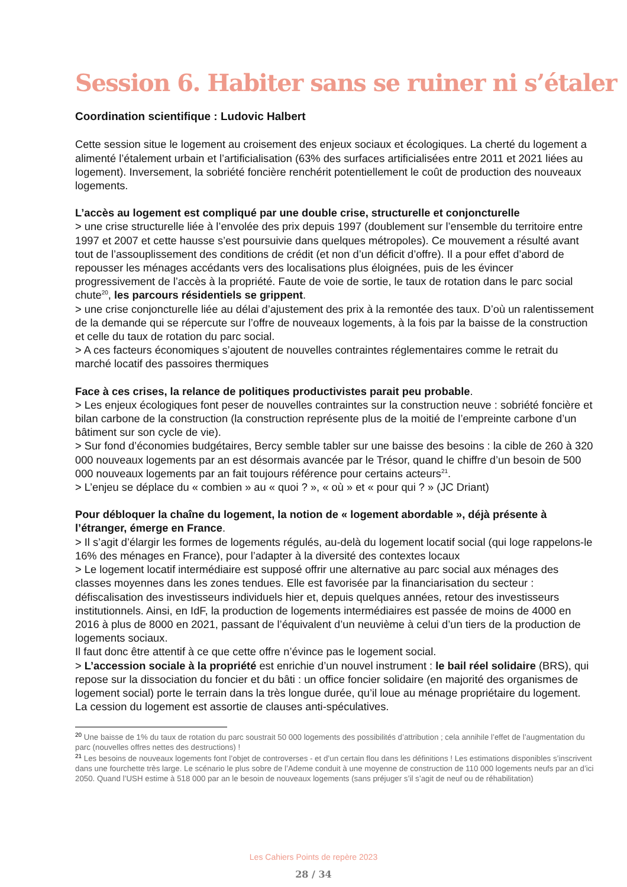Session 6. Habiter sans se ruiner ni s’étaler
Coordination scientifique : Ludovic Halbert
Cette session situe le logement au croisement des enjeux sociaux et écologiques. La cherté du logement a alimenté l’étalement urbain et l’artificialisation (63% des surfaces artificialisées entre 2011 et 2021 liées au logement). Inversement, la sobriété foncière renchérit potentiellement le coût de production des nouveaux logements.
L’accès au logement est compliqué par une double crise, structurelle et conjoncturelle
> une crise structurelle liée à l’envolée des prix depuis 1997 (doublement sur l’ensemble du territoire entre 1997 et 2007 et cette hausse s’est poursuivie dans quelques métropoles). Ce mouvement a résulté avant tout de l’assouplissement des conditions de crédit (et non d’un déficit d’offre). Il a pour effet d’abord de repousser les ménages accédants vers des localisations plus éloignées, puis de les évincer progressivement de l’accès à la propriété. Faute de voie de sortie, le taux de rotation dans le parc social chute<sup>20</sup>, les parcours résidentiels se grippent.
> une crise conjoncturelle liée au délai d’ajustement des prix à la remontée des taux. D’où un ralentissement de la demande qui se répercute sur l’offre de nouveaux logements, à la fois par la baisse de la construction et celle du taux de rotation du parc social.
> A ces facteurs économiques s’ajoutent de nouvelles contraintes réglementaires comme le retrait du marché locatif des passoires thermiques
Face à ces crises, la relance de politiques productivistes parait peu probable.
> Les enjeux écologiques font peser de nouvelles contraintes sur la construction neuve : sobriété foncière et bilan carbone de la construction (la construction représente plus de la moitié de l’empreinte carbone d’un bâtiment sur son cycle de vie).
> Sur fond d’économies budgétaires, Bercy semble tabler sur une baisse des besoins : la cible de 260 à 320 000 nouveaux logements par an est désormais avancée par le Trésor, quand le chiffre d’un besoin de 500 000 nouveaux logements par an fait toujours référence pour certains acteurs<sup>21</sup>.
> L’enjeu se déplace du « combien » au « quoi ? », « où » et « pour qui ? » (JC Driant)
Pour débloquer la chaîne du logement, la notion de « logement abordable », déjà présente à l’étranger, émerge en France.
> Il s’agit d’élargir les formes de logements régulés, au-delà du logement locatif social (qui loge rappelons-le 16% des ménages en France), pour l’adapter à la diversité des contextes locaux
> Le logement locatif intermédiaire est supposé offrir une alternative au parc social aux ménages des classes moyennes dans les zones tendues. Elle est favorisée par la financiarisation du secteur : défiscalisation des investisseurs individuels hier et, depuis quelques années, retour des investisseurs institutionnels. Ainsi, en IdF, la production de logements intermédiaires est passée de moins de 4000 en 2016 à plus de 8000 en 2021, passant de l’équivalent d’un neuvième à celui d’un tiers de la production de logements sociaux.
Il faut donc être attentif à ce que cette offre n’évince pas le logement social.
> L’accession sociale à la propriété est enrichie d’un nouvel instrument : le bail réel solidaire (BRS), qui repose sur la dissociation du foncier et du bâti : un office foncier solidaire (en majorité des organismes de logement social) porte le terrain dans la très longue durée, qu’il loue au ménage propriétaire du logement. La cession du logement est assortie de clauses anti-spéculatives.
<sup>20</sup> Une baisse de 1% du taux de rotation du parc soustrait 50 000 logements des possibilités d’attribution ; cela annihile l’effet de l’augmentation du parc (nouvelles offres nettes des destructions) !
<sup>21</sup> Les besoins de nouveaux logements font l’objet de controverses - et d’un certain flou dans les définitions ! Les estimations disponibles s’inscrivent dans une fourchette très large. Le scénario le plus sobre de l’Ademe conduit à une moyenne de construction de 110 000 logements neufs par an d’ici 2050. Quand l’USH estime à 518 000 par an le besoin de nouveaux logements (sans préjuger s’il s’agit de neuf ou de réhabilitation)
Les Cahiers Points de repère 2023
28 / 34